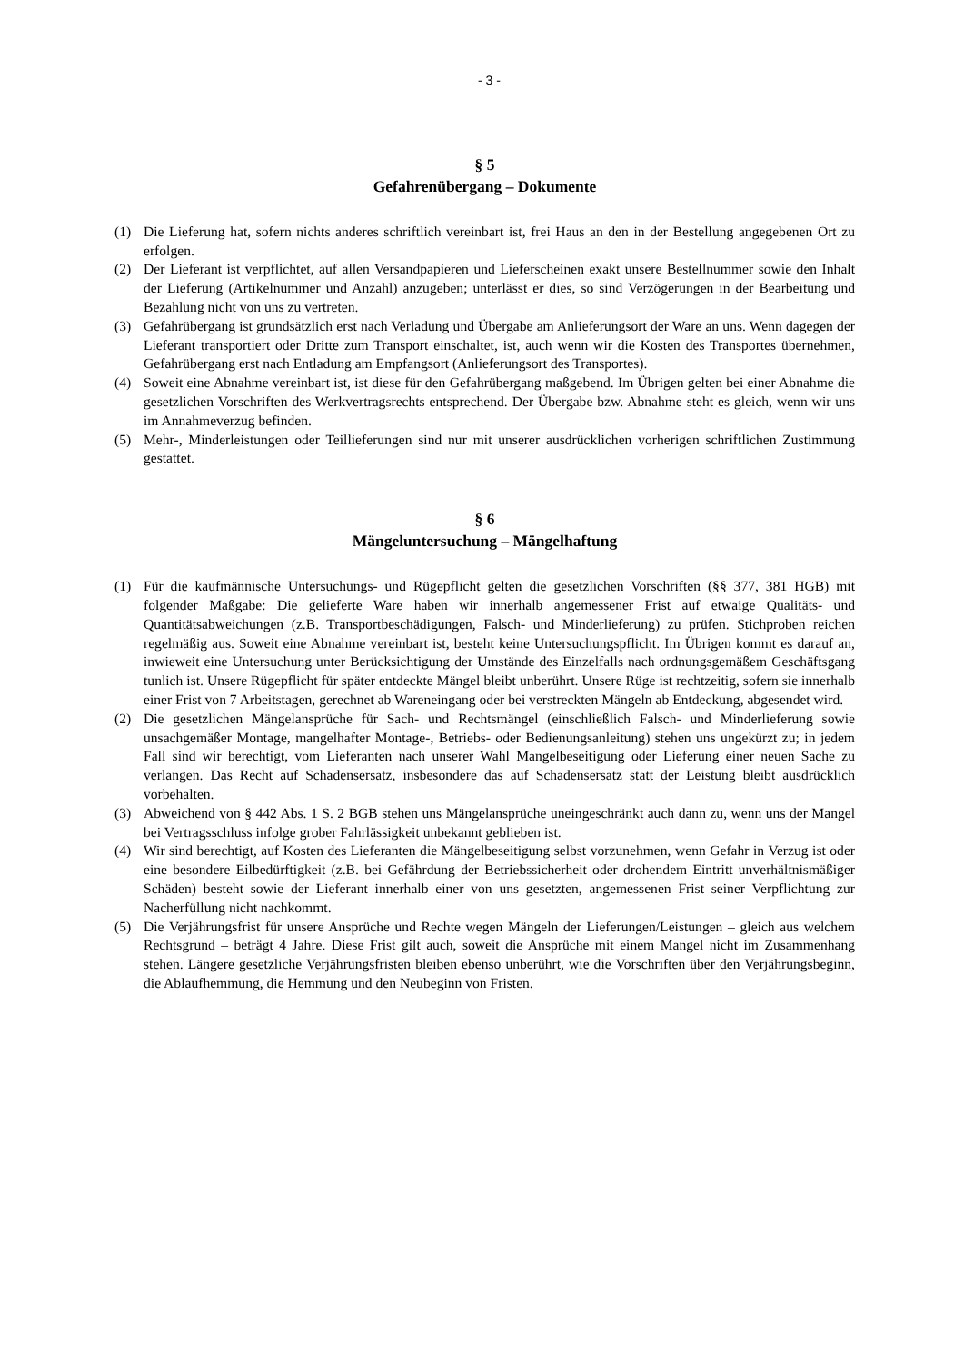- 3 -
§ 5
Gefahrenübergang – Dokumente
(1) Die Lieferung hat, sofern nichts anderes schriftlich vereinbart ist, frei Haus an den in der Bestellung angegebenen Ort zu erfolgen.
(2) Der Lieferant ist verpflichtet, auf allen Versandpapieren und Lieferscheinen exakt unsere Bestell­nummer sowie den Inhalt der Lieferung (Artikelnummer und Anzahl) anzugeben; unterlässt er dies, so sind Verzögerungen in der Bearbeitung und Bezahlung nicht von uns zu vertreten.
(3) Gefahrübergang ist grundsätzlich erst nach Verladung und Übergabe am Anlieferungsort der Ware an uns. Wenn dagegen der Lieferant transportiert oder Dritte zum Transport einschaltet, ist, auch wenn wir die Kosten des Transportes übernehmen, Gefahrübergang erst nach Entladung am Emp­fangsort (Anlieferungsort des Transportes).
(4) Soweit eine Abnahme vereinbart ist, ist diese für den Gefahrübergang maßgebend. Im Übrigen gel­ten bei einer Abnahme die gesetzlichen Vorschriften des Werkvertragsrechts entsprechend. Der Übergabe bzw. Abnahme steht es gleich, wenn wir uns im Annahmeverzug befinden.
(5) Mehr-, Minderleistungen oder Teillieferungen sind nur mit unserer ausdrücklichen vorherigen schriftlichen Zustimmung gestattet.
§ 6
Mängeluntersuchung – Mängelhaftung
(1) Für die kaufmännische Untersuchungs- und Rügepflicht gelten die gesetzlichen Vorschriften (§§ 377, 381 HGB) mit folgender Maßgabe: Die gelieferte Ware haben wir innerhalb angemessener Frist auf etwaige Qualitäts- und Quantitätsabweichungen (z.B. Transportbeschädigungen, Falsch- und Minderlieferung) zu prüfen. Stichproben reichen regelmäßig aus. Soweit eine Abnahme verein­bart ist, besteht keine Untersuchungspflicht. Im Übrigen kommt es darauf an, inwieweit eine Unter­suchung unter Berücksichtigung der Umstände des Einzelfalls nach ordnungsgemäßem Geschäfts­gang tunlich ist. Unsere Rügepflicht für später entdeckte Mängel bleibt unberührt. Unsere Rüge ist rechtzeitig, sofern sie innerhalb einer Frist von 7 Arbeitstagen, gerechnet ab Wareneingang oder bei verstreckten Mängeln ab Entdeckung, abgesendet wird.
(2) Die gesetzlichen Mängelansprüche für Sach- und Rechtsmängel (einschließlich Falsch- und Min­derlieferung sowie unsachgemäßer Montage, mangelhafter Montage-, Betriebs- oder Bedienungs­anleitung) stehen uns ungekürzt zu; in jedem Fall sind wir berechtigt, vom Lieferanten nach unserer Wahl Mangelbeseitigung oder Lieferung einer neuen Sache zu verlangen. Das Recht auf Schadens­ersatz, insbesondere das auf Schadensersatz statt der Leistung bleibt ausdrücklich vorbehalten.
(3) Abweichend von § 442 Abs. 1 S. 2 BGB stehen uns Mängelansprüche uneingeschränkt auch dann zu, wenn uns der Mangel bei Vertragsschluss infolge grober Fahrlässigkeit unbekannt geblieben ist.
(4) Wir sind berechtigt, auf Kosten des Lieferanten die Mängelbeseitigung selbst vorzunehmen, wenn Gefahr in Verzug ist oder eine besondere Eilbedürftigkeit (z.B. bei Gefährdung der Betriebssicher­heit oder drohendem Eintritt unverhältnismäßiger Schäden) besteht sowie der Lieferant innerhalb einer von uns gesetzten, angemessenen Frist seiner Verpflichtung zur Nacherfüllung nicht nach­kommt.
(5) Die Verjährungsfrist für unsere Ansprüche und Rechte wegen Mängeln der Lieferungen/Leistungen – gleich aus welchem Rechtsgrund – beträgt 4 Jahre. Diese Frist gilt auch, soweit die Ansprüche mit einem Mangel nicht im Zusammenhang stehen. Längere gesetzliche Verjährungsfristen bleiben ebenso unberührt, wie die Vorschriften über den Verjährungsbeginn, die Ablaufhemmung, die Hem­mung und den Neubeginn von Fristen.